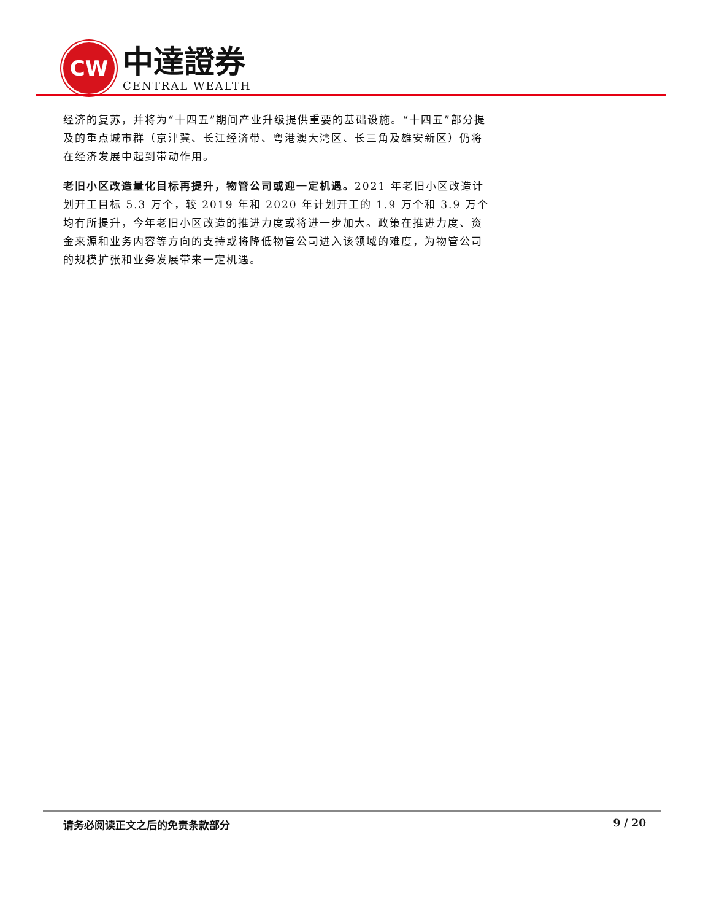CW
中達證券
CENTRAL WEALTH
经济的复苏，并将为“十四五”期间产业升级提供重要的基础设施。“十四五”部分提及的重点城市群（京津冀、长江经济带、粤港澳大湾区、长三角及雄安新区）仍将在经济发展中起到带动作用。
老旧小区改造量化目标再提升，物管公司或迎一定机遇。2021 年老旧小区改造计划开工目标 5.3 万个，较 2019 年和 2020 年计划开工的 1.9 万个和 3.9 万个均有所提升，今年老旧小区改造的推进力度或将进一步加大。政策在推进力度、资金来源和业务内容等方向的支持或将降低物管公司进入该领域的难度，为物管公司的规模扩张和业务发展带来一定机遇。
请务必阅读正文之后的免责条款部分 9 / 20